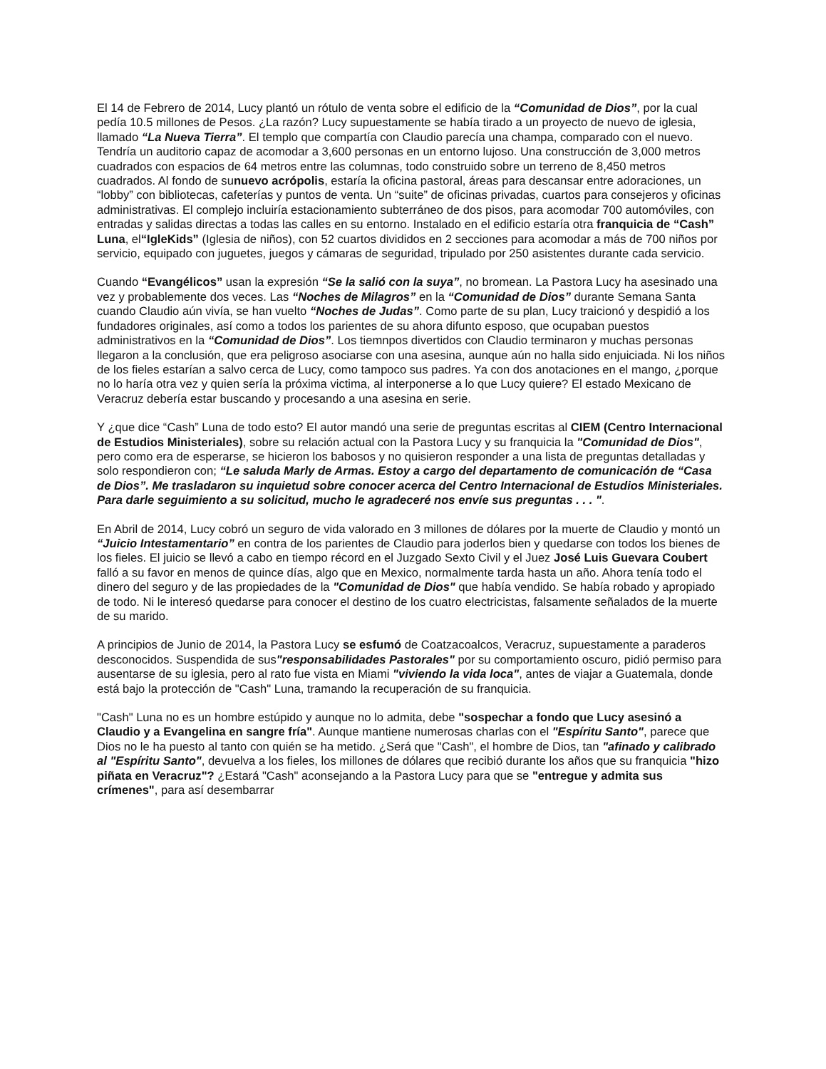El 14 de Febrero de 2014, Lucy plantó un rótulo de venta sobre el edificio de la “Comunidad de Dios”, por la cual pedía 10.5 millones de Pesos. ¿La razón? Lucy supuestamente se había tirado a un proyecto de nuevo de iglesia, llamado “La Nueva Tierra”. El templo que compartía con Claudio parecía una champa, comparado con el nuevo. Tendría un auditorio capaz de acomodar a 3,600 personas en un entorno lujoso. Una construcción de 3,000 metros cuadrados con espacios de 64 metros entre las columnas, todo construido sobre un terreno de 8,450 metros cuadrados. Al fondo de sunuevo acrópolis, estaría la oficina pastoral, áreas para descansar entre adoraciones, un “lobby” con bibliotecas, cafeterías y puntos de venta. Un “suite” de oficinas privadas, cuartos para consejeros y oficinas administrativas. El complejo incluiría estacionamiento subterráneo de dos pisos, para acomodar 700 automóviles, con entradas y salidas directas a todas las calles en su entorno. Instalado en el edificio estaría otra franquicia de “Cash” Luna, el“IgleKids” (Iglesia de niños), con 52 cuartos divididos en 2 secciones para acomodar a más de 700 niños por servicio, equipado con juguetes, juegos y cámaras de seguridad, tripulado por 250 asistentes durante cada servicio.
Cuando “Evangélicos” usan la expresión “Se la salió con la suya”, no bromean. La Pastora Lucy ha asesinado una vez y probablemente dos veces. Las “Noches de Milagros” en la “Comunidad de Dios” durante Semana Santa cuando Claudio aún vivía, se han vuelto “Noches de Judas”. Como parte de su plan, Lucy traicionó y despidió a los fundadores originales, así como a todos los parientes de su ahora difunto esposo, que ocupaban puestos administrativos en la “Comunidad de Dios”. Los tiemnpos divertidos con Claudio terminaron y muchas personas llegaron a la conclusión, que era peligroso asociarse con una asesina, aunque aún no halla sido enjuiciada. Ni los niños de los fieles estarían a salvo cerca de Lucy, como tampoco sus padres. Ya con dos anotaciones en el mango, ¿porque no lo haría otra vez y quien sería la próxima victima, al interponerse a lo que Lucy quiere? El estado Mexicano de Veracruz debería estar buscando y procesando a una asesina en serie.
Y ¿que dice “Cash” Luna de todo esto? El autor mandó una serie de preguntas escritas al CIEM (Centro Internacional de Estudios Ministeriales), sobre su relación actual con la Pastora Lucy y su franquicia la "Comunidad de Dios", pero como era de esperarse, se hicieron los babosos y no quisieron responder a una lista de preguntas detalladas y solo respondieron con; “Le saluda Marly de Armas. Estoy a cargo del departamento de comunicación de “Casa de Dios”. Me trasladaron su inquietud sobre conocer acerca del Centro Internacional de Estudios Ministeriales. Para darle seguimiento a su solicitud, mucho le agradeceré nos envíe sus preguntas . . . ".
En Abril de 2014, Lucy cobró un seguro de vida valorado en 3 millones de dólares por la muerte de Claudio y montó un “Juicio Intestamentario” en contra de los parientes de Claudio para joderlos bien y quedarse con todos los bienes de los fieles. El juicio se llevó a cabo en tiempo récord en el Juzgado Sexto Civil y el Juez José Luis Guevara Coubert falló a su favor en menos de quince días, algo que en Mexico, normalmente tarda hasta un año. Ahora tenía todo el dinero del seguro y de las propiedades de la "Comunidad de Dios" que había vendido. Se había robado y apropiado de todo. Ni le interesó quedarse para conocer el destino de los cuatro electricistas, falsamente señalados de la muerte de su marido.
A principios de Junio de 2014, la Pastora Lucy se esfumó de Coatzacoalcos, Veracruz, supuestamente a paraderos desconocidos. Suspendida de sus"responsabilidades Pastorales" por su comportamiento oscuro, pidió permiso para ausentarse de su iglesia, pero al rato fue vista en Miami "viviendo la vida loca", antes de viajar a Guatemala, donde está bajo la protección de "Cash" Luna, tramando la recuperación de su franquicia.
"Cash" Luna no es un hombre estúpido y aunque no lo admita, debe "sospechar a fondo que Lucy asesinó a Claudio y a Evangelina en sangre fría". Aunque mantiene numerosas charlas con el "Espíritu Santo", parece que Dios no le ha puesto al tanto con quién se ha metido. ¿Será que "Cash", el hombre de Dios, tan "afinado y calibrado al "Espíritu Santo", devuelva a los fieles, los millones de dólares que recibió durante los años que su franquicia "hizo piñata en Veracruz"? ¿Estará "Cash" aconsejando a la Pastora Lucy para que se "entregue y admita sus crímenes", para así desembarrar